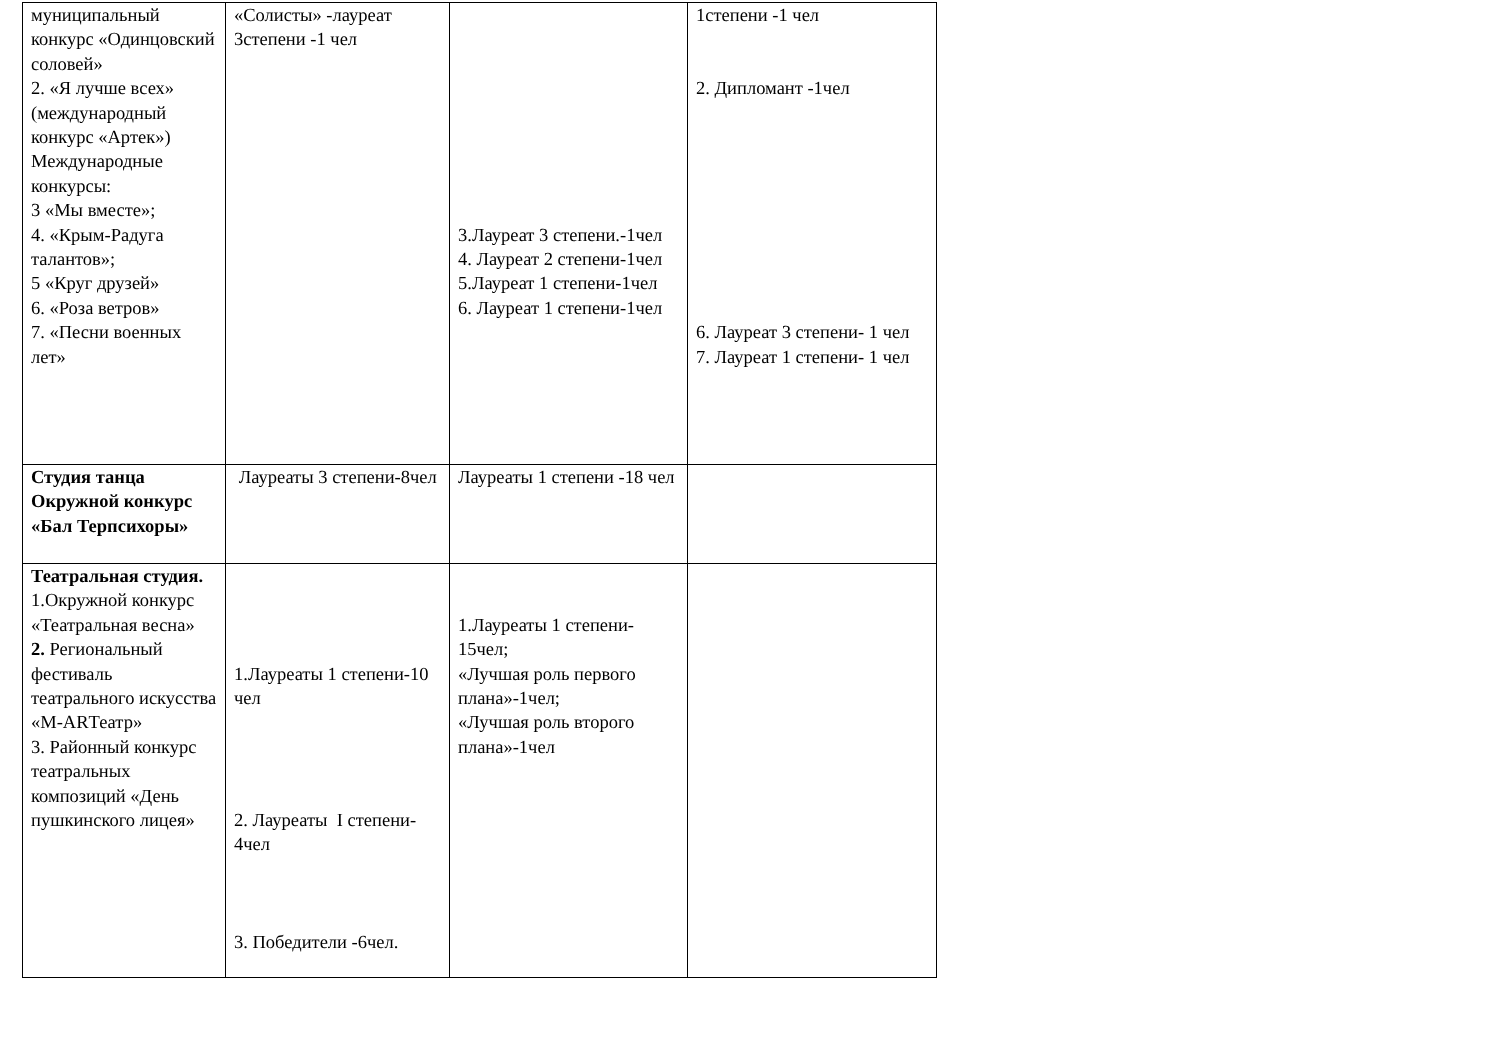| муниципальный конкурс «Одинцовский соловей» 2. «Я лучше всех» (международный конкурс «Артек») Международные конкурсы: 3 «Мы вместе»; 4. «Крым-Радуга талантов»; 5 «Круг друзей» 6. «Роза ветров» 7. «Песни военных лет» | «Солисты» -лауреат 3степени -1 чел | 3.Лауреат 3 степени.-1чел 4. Лауреат 2 степени-1чел 5.Лауреат 1 степени-1чел 6. Лауреат 1 степени-1чел | 1степени -1 чел 2. Дипломант -1чел 6. Лауреат 3 степени- 1 чел 7. Лауреат 1 степени- 1 чел |
| Студия танца Окружной конкурс «Бал Терпсихоры» | Лауреаты 3 степени-8чел | Лауреаты 1 степени -18 чел | |
| Театральная студия. 1.Окружной конкурс «Театральная весна» 2. Региональный фестиваль театрального искусства «М-ARТеатр» 3. Районный конкурс театральных композиций «День пушкинского лицея» | 1.Лауреаты 1 степени-10 чел 2. Лауреаты I степени- 4чел 3. Победители -6чел. | 1.Лауреаты 1 степени- 15чел; «Лучшая роль первого плана»-1чел; «Лучшая роль второго плана»-1чел | |